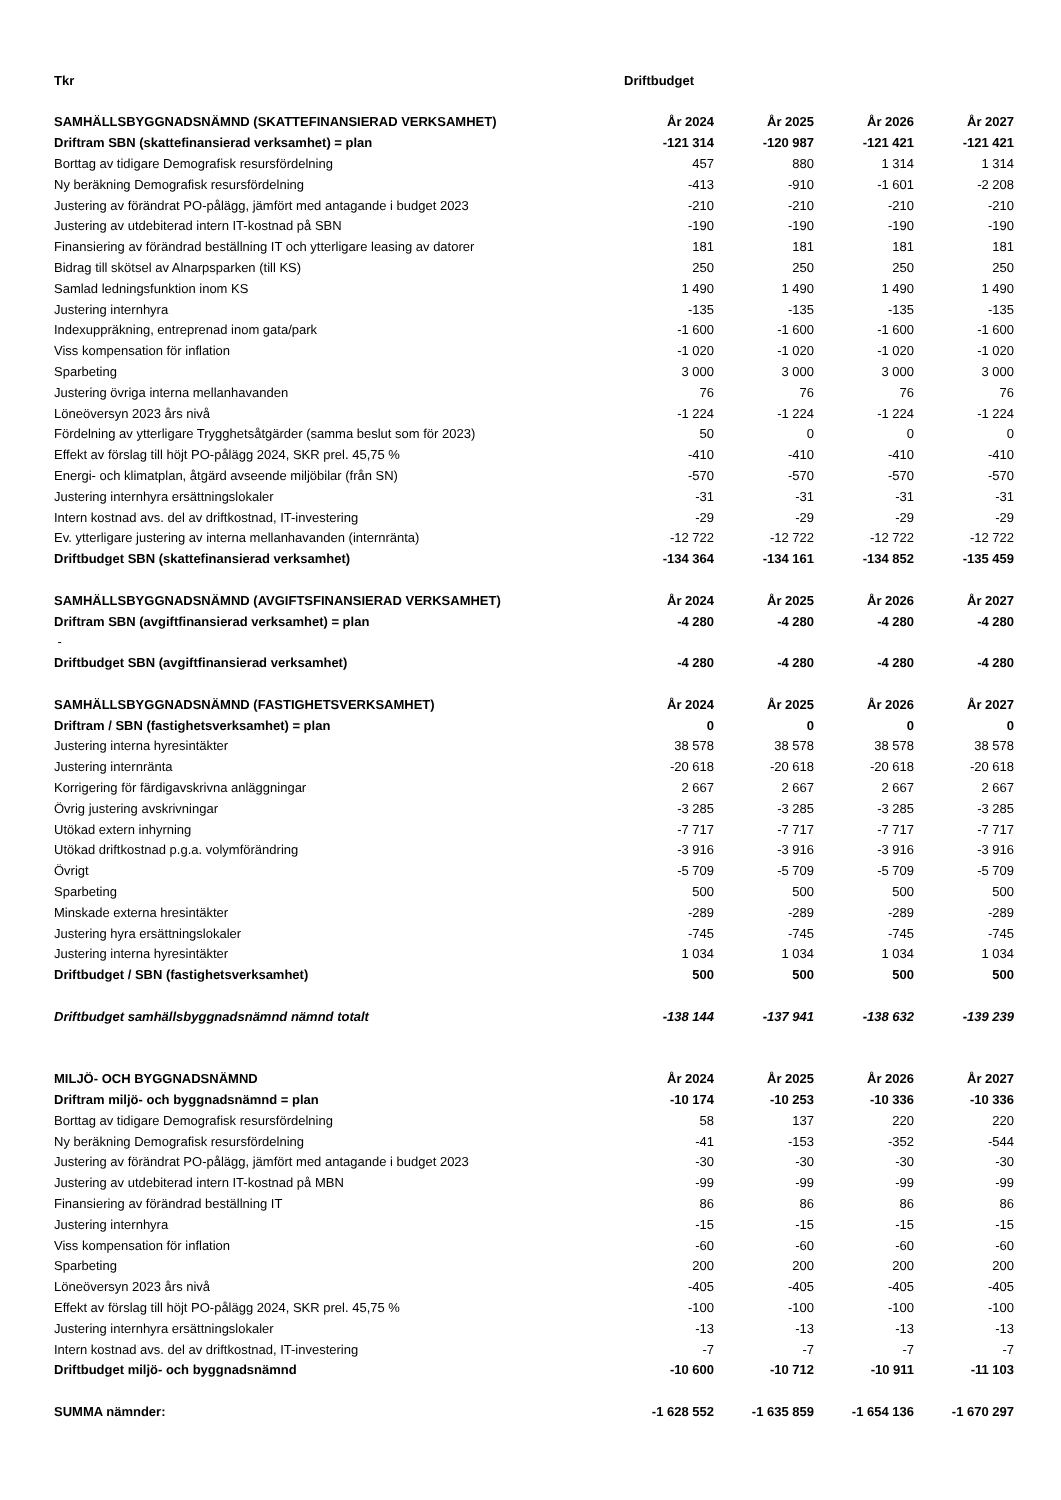| Tkr | Driftbudget | | | |
| SAMHÄLLSBYGGNADSNÄMND (SKATTEFINANSIERAD VERKSAMHET) | År 2024 | År 2025 | År 2026 | År 2027 |
| Driftram SBN (skattefinansierad verksamhet) = plan | -121 314 | -120 987 | -121 421 | -121 421 |
| Borttag av tidigare Demografisk resursfördelning | 457 | 880 | 1 314 | 1 314 |
| Ny beräkning Demografisk resursfördelning | -413 | -910 | -1 601 | -2 208 |
| Justering av förändrat PO-pålägg, jämfört med antagande i budget 2023 | -210 | -210 | -210 | -210 |
| Justering av utdebiterad intern IT-kostnad på SBN | -190 | -190 | -190 | -190 |
| Finansiering av förändrad beställning IT och ytterligare leasing av datorer | 181 | 181 | 181 | 181 |
| Bidrag till skötsel av Alnarpsparken (till KS) | 250 | 250 | 250 | 250 |
| Samlad ledningsfunktion inom KS | 1 490 | 1 490 | 1 490 | 1 490 |
| Justering internhyra | -135 | -135 | -135 | -135 |
| Indexuppräkning, entreprenad inom gata/park | -1 600 | -1 600 | -1 600 | -1 600 |
| Viss kompensation för inflation | -1 020 | -1 020 | -1 020 | -1 020 |
| Sparbeting | 3 000 | 3 000 | 3 000 | 3 000 |
| Justering övriga interna mellanhavanden | 76 | 76 | 76 | 76 |
| Löneöversyn 2023 års nivå | -1 224 | -1 224 | -1 224 | -1 224 |
| Fördelning av ytterligare Trygghetsåtgärder (samma beslut som för 2023) | 50 | 0 | 0 | 0 |
| Effekt av förslag till höjt PO-pålägg 2024, SKR prel. 45,75 % | -410 | -410 | -410 | -410 |
| Energi- och klimatplan, åtgärd avseende miljöbilar (från SN) | -570 | -570 | -570 | -570 |
| Justering internhyra ersättningslokaler | -31 | -31 | -31 | -31 |
| Intern kostnad avs. del av driftkostnad, IT-investering | -29 | -29 | -29 | -29 |
| Ev. ytterligare justering av interna mellanhavanden (internränta) | -12 722 | -12 722 | -12 722 | -12 722 |
| Driftbudget SBN (skattefinansierad verksamhet) | -134 364 | -134 161 | -134 852 | -135 459 |
| SAMHÄLLSBYGGNADSNÄMND (AVGIFTSFINANSIERAD VERKSAMHET) | År 2024 | År 2025 | År 2026 | År 2027 |
| Driftram SBN (avgiftfinansierad verksamhet) = plan | -4 280 | -4 280 | -4 280 | -4 280 |
| - | | | | |
| Driftbudget SBN (avgiftfinansierad verksamhet) | -4 280 | -4 280 | -4 280 | -4 280 |
| SAMHÄLLSBYGGNADSNÄMND (FASTIGHETSVERKSAMHET) | År 2024 | År 2025 | År 2026 | År 2027 |
| Driftram / SBN (fastighetsverksamhet) = plan | 0 | 0 | 0 | 0 |
| Justering interna hyresintäkter | 38 578 | 38 578 | 38 578 | 38 578 |
| Justering internränta | -20 618 | -20 618 | -20 618 | -20 618 |
| Korrigering för färdigavskrivna anläggningar | 2 667 | 2 667 | 2 667 | 2 667 |
| Övrig justering avskrivningar | -3 285 | -3 285 | -3 285 | -3 285 |
| Utökad extern inhyrning | -7 717 | -7 717 | -7 717 | -7 717 |
| Utökad driftkostnad p.g.a. volymförändring | -3 916 | -3 916 | -3 916 | -3 916 |
| Övrigt | -5 709 | -5 709 | -5 709 | -5 709 |
| Sparbeting | 500 | 500 | 500 | 500 |
| Minskade externa hresintäkter | -289 | -289 | -289 | -289 |
| Justering hyra ersättningslokaler | -745 | -745 | -745 | -745 |
| Justering interna hyresintäkter | 1 034 | 1 034 | 1 034 | 1 034 |
| Driftbudget / SBN (fastighetsverksamhet) | 500 | 500 | 500 | 500 |
| Driftbudget samhällsbyggnadsnämnd nämnd totalt | -138 144 | -137 941 | -138 632 | -139 239 |
| MILJÖ- OCH BYGGNADSNÄMND | År 2024 | År 2025 | År 2026 | År 2027 |
| Driftram miljö- och byggnadsnämnd = plan | -10 174 | -10 253 | -10 336 | -10 336 |
| Borttag av tidigare Demografisk resursfördelning | 58 | 137 | 220 | 220 |
| Ny beräkning Demografisk resursfördelning | -41 | -153 | -352 | -544 |
| Justering av förändrat PO-pålägg, jämfört med antagande i budget 2023 | -30 | -30 | -30 | -30 |
| Justering av utdebiterad intern IT-kostnad på MBN | -99 | -99 | -99 | -99 |
| Finansiering av förändrad beställning IT | 86 | 86 | 86 | 86 |
| Justering internhyra | -15 | -15 | -15 | -15 |
| Viss kompensation för inflation | -60 | -60 | -60 | -60 |
| Sparbeting | 200 | 200 | 200 | 200 |
| Löneöversyn 2023 års nivå | -405 | -405 | -405 | -405 |
| Effekt av förslag till höjt PO-pålägg 2024, SKR prel. 45,75 % | -100 | -100 | -100 | -100 |
| Justering internhyra ersättningslokaler | -13 | -13 | -13 | -13 |
| Intern kostnad avs. del av driftkostnad, IT-investering | -7 | -7 | -7 | -7 |
| Driftbudget miljö- och byggnadsnämnd | -10 600 | -10 712 | -10 911 | -11 103 |
| SUMMA nämnder: | -1 628 552 | -1 635 859 | -1 654 136 | -1 670 297 |